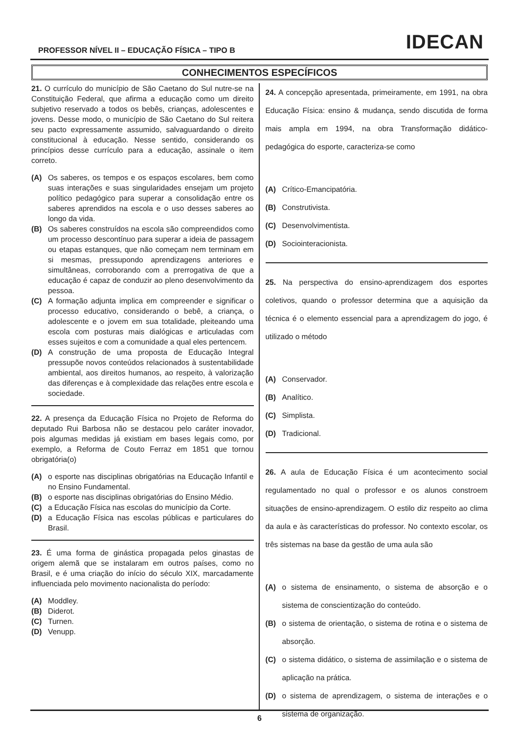PROFESSOR NÍVEL II – EDUCAÇÃO FÍSICA – TIPO B IDECAN
CONHECIMENTOS ESPECÍFICOS
21. O currículo do município de São Caetano do Sul nutre-se na Constituição Federal, que afirma a educação como um direito subjetivo reservado a todos os bebês, crianças, adolescentes e jovens. Desse modo, o município de São Caetano do Sul reitera seu pacto expressamente assumido, salvaguardando o direito constitucional à educação. Nesse sentido, considerando os princípios desse currículo para a educação, assinale o item correto.
(A) Os saberes, os tempos e os espaços escolares, bem como suas interações e suas singularidades ensejam um projeto político pedagógico para superar a consolidação entre os saberes aprendidos na escola e o uso desses saberes ao longo da vida.
(B) Os saberes construídos na escola são compreendidos como um processo descontínuo para superar a ideia de passagem ou etapas estanques, que não começam nem terminam em si mesmas, pressupondo aprendizagens anteriores e simultâneas, corroborando com a prerrogativa de que a educação é capaz de conduzir ao pleno desenvolvimento da pessoa.
(C) A formação adjunta implica em compreender e significar o processo educativo, considerando o bebê, a criança, o adolescente e o jovem em sua totalidade, pleiteando uma escola com posturas mais dialógicas e articuladas com esses sujeitos e com a comunidade a qual eles pertencem.
(D) A construção de uma proposta de Educação Integral pressupõe novos conteúdos relacionados à sustentabilidade ambiental, aos direitos humanos, ao respeito, à valorização das diferenças e à complexidade das relações entre escola e sociedade.
22. A presença da Educação Física no Projeto de Reforma do deputado Rui Barbosa não se destacou pelo caráter inovador, pois algumas medidas já existiam em bases legais como, por exemplo, a Reforma de Couto Ferraz em 1851 que tornou obrigatória(o)
(A) o esporte nas disciplinas obrigatórias na Educação Infantil e no Ensino Fundamental.
(B) o esporte nas disciplinas obrigatórias do Ensino Médio.
(C) a Educação Física nas escolas do município da Corte.
(D) a Educação Física nas escolas públicas e particulares do Brasil.
23. É uma forma de ginástica propagada pelos ginastas de origem alemã que se instalaram em outros países, como no Brasil, e é uma criação do início do século XIX, marcadamente influenciada pelo movimento nacionalista do período:
(A) Moddley.
(B) Diderot.
(C) Turnen.
(D) Venupp.
24. A concepção apresentada, primeiramente, em 1991, na obra Educação Física: ensino & mudança, sendo discutida de forma mais ampla em 1994, na obra Transformação didático-pedagógica do esporte, caracteriza-se como
(A) Crítico-Emancipatória.
(B) Construtivista.
(C) Desenvolvimentista.
(D) Sociointeracionista.
25. Na perspectiva do ensino-aprendizagem dos esportes coletivos, quando o professor determina que a aquisição da técnica é o elemento essencial para a aprendizagem do jogo, é utilizado o método
(A) Conservador.
(B) Analítico.
(C) Simplista.
(D) Tradicional.
26. A aula de Educação Física é um acontecimento social regulamentado no qual o professor e os alunos constroem situações de ensino-aprendizagem. O estilo diz respeito ao clima da aula e às características do professor. No contexto escolar, os três sistemas na base da gestão de uma aula são
(A) o sistema de ensinamento, o sistema de absorção e o sistema de conscientização do conteúdo.
(B) o sistema de orientação, o sistema de rotina e o sistema de absorção.
(C) o sistema didático, o sistema de assimilação e o sistema de aplicação na prática.
(D) o sistema de aprendizagem, o sistema de interações e o sistema de organização.
6